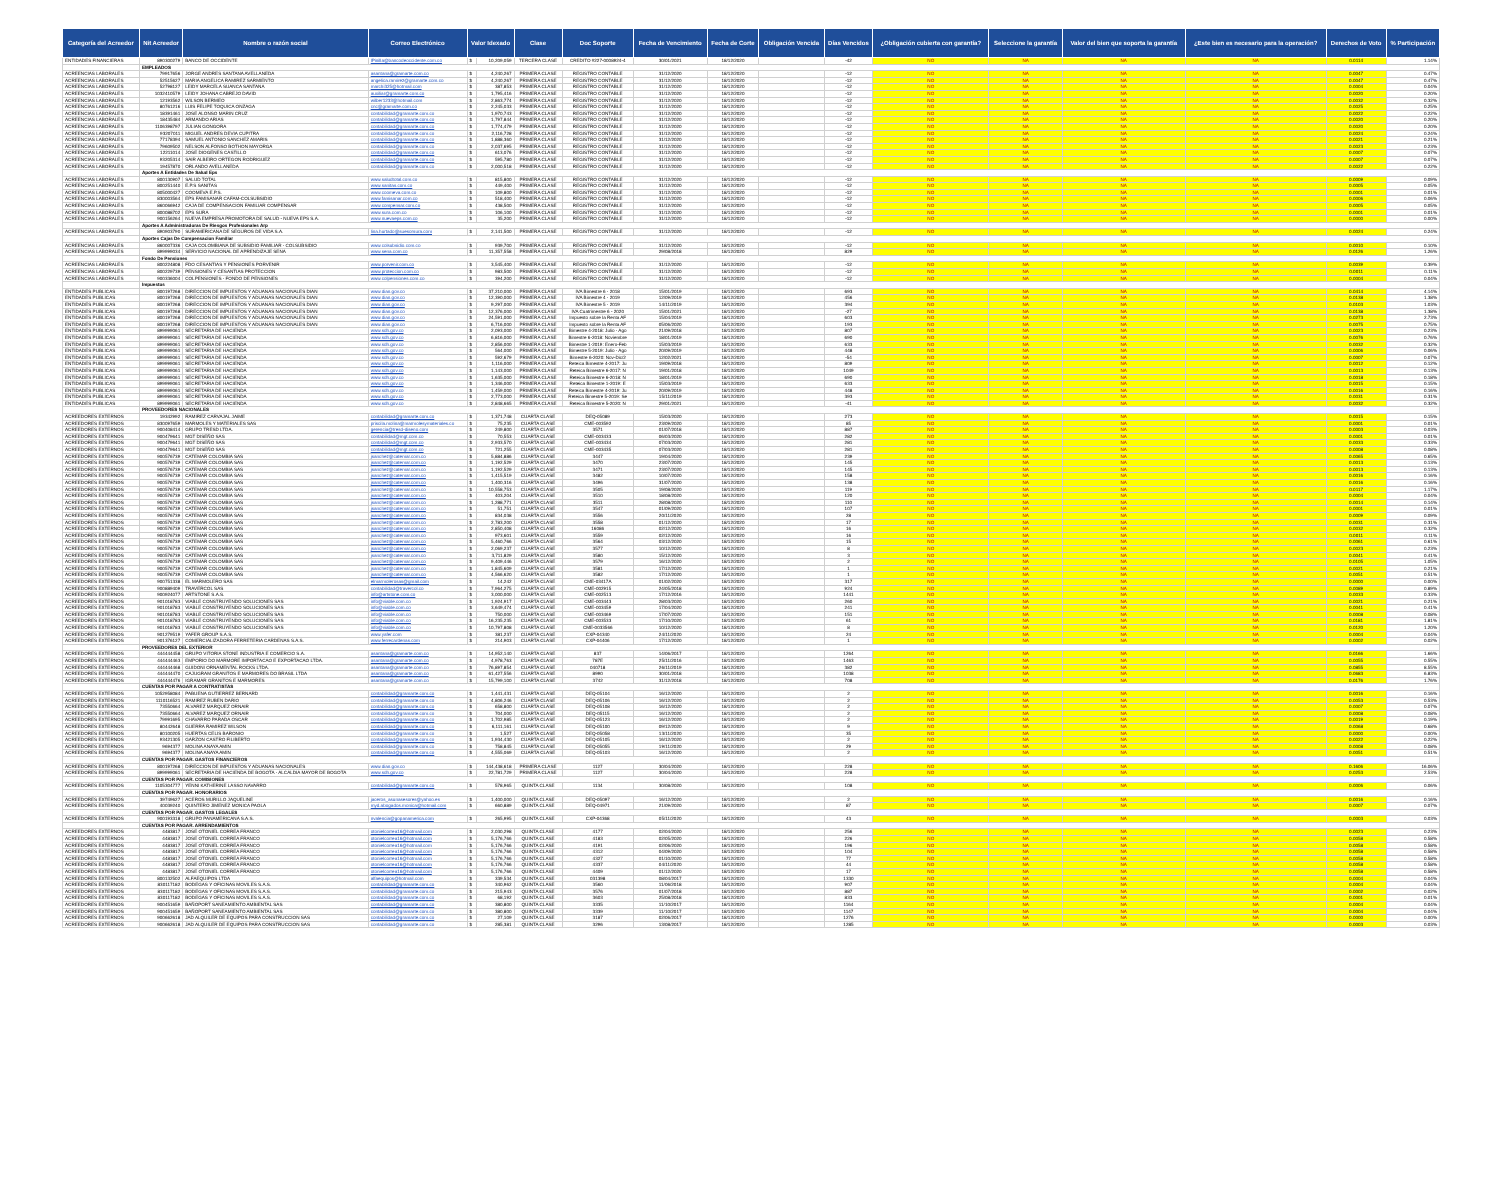| Categoría del Acreedor | Nit Acreedor | Nombre o razón social | Correo Electrónico | Valor Idexado | | Clase | Doc Soporte | Fecha de Vencimiento | Fecha de Corte | Obligación Vencida | Días Vencidos | ¿Obligación cubierta con garantía? | Seleccione la garantía | Valor del bien que soporta la garantía | ¿Este bien es necesario para la operación? | Derechos de Voto | % Participación |
| --- | --- | --- | --- | --- | --- | --- | --- | --- | --- | --- | --- | --- | --- | --- | --- | --- | --- |
| ENTIDADES FINANCIERAS | 890300279 | BANCO DE OCCIDENTE | lPinilla@bancodeoccidente.com.co | $ | 10,209,059 | TERCERA CLASE | CREDITO #227-0008924-4 | 30/01/2021 | 18/12/2020 | | -42 | NO | NA | NA | NA | 0.0114 | 1.14% |
| | EMPLEADOS | | | | | | | | | | | | | | | | |
| ACREENCIAS LABORALES | 79917656 | JORGE ANDRES SANTANA AVELLANEDA | asantana@gramarte.com.co | $ | 4,240,267 | PRIMERA CLASE | REGISTRO CONTABLE | 31/12/2020 | 18/12/2020 | | -12 | NO | NA | NA | NA | 0.0047 | 0.47% |
| ACREENCIAS LABORALES | 52515627 | MARIA ANGELICA RAMIREZ SARMIENTO | angelica.ramirez@gramarte.com.co | $ | 4,240,267 | PRIMERA CLASE | REGISTRO CONTABLE | 31/12/2020 | 18/12/2020 | | -12 | NO | NA | NA | NA | 0.0047 | 0.47% |
| ACREENCIAS LABORALES | 52798127 | LEIDY MARCELA SUANCA SANTANA | marchi325@hotmail.com | $ | 387,853 | PRIMERA CLASE | REGISTRO CONTABLE | 31/12/2020 | 18/12/2020 | | -12 | NO | NA | NA | NA | 0.0004 | 0.04% |
| ACREENCIAS LABORALES | 1032410579 | LEIDY JOHANA CABREJO DAVID | auxiliar@gramarte.com.co | $ | 1,795,416 | PRIMERA CLASE | REGISTRO CONTABLE | 31/12/2020 | 18/12/2020 | | -12 | NO | NA | NA | NA | 0.0020 | 0.20% |
| ACREENCIAS LABORALES | 12193562 | WILSON BERMEO | wilber1233@hotmail.com | $ | 2,863,774 | PRIMERA CLASE | REGISTRO CONTABLE | 31/12/2020 | 18/12/2020 | | -12 | NO | NA | NA | NA | 0.0032 | 0.32% |
| ACREENCIAS LABORALES | 80761216 | LUIS FELIPE TOQUICA ONZAGA | cnc@gramarte.com.co | $ | 2,245,033 | PRIMERA CLASE | REGISTRO CONTABLE | 31/12/2020 | 18/12/2020 | | -12 | NO | NA | NA | NA | 0.0025 | 0.25% |
| ACREENCIAS LABORALES | 18391461 | JOSE ALONSO MARIN CRUZ | contabilidad@gramarte.com.co | $ | 1,970,743 | PRIMERA CLASE | REGISTRO CONTABLE | 31/12/2020 | 18/12/2020 | | -12 | NO | NA | NA | NA | 0.0022 | 0.22% |
| ACREENCIAS LABORALES | 18435484 | ARMANDO ARIAS | contabilidad@gramarte.com.co | $ | 1,797,844 | PRIMERA CLASE | REGISTRO CONTABLE | 31/12/2020 | 18/12/2020 | | -12 | NO | NA | NA | NA | 0.0020 | 0.20% |
| ACREENCIAS LABORALES | 1106398797 | JULIAN GONGORA | contabilidad@gramarte.com.co | $ | 1,774,479 | PRIMERA CLASE | REGISTRO CONTABLE | 31/12/2020 | 18/12/2020 | | -12 | NO | NA | NA | NA | 0.0020 | 0.20% |
| ACREENCIAS LABORALES | 93207011 | MIGUEL ANDRES DEVIA CUPITRA | contabilidad@gramarte.com.co | $ | 2,116,728 | PRIMERA CLASE | REGISTRO CONTABLE | 31/12/2020 | 18/12/2020 | | -12 | NO | NA | NA | NA | 0.0024 | 0.24% |
| ACREENCIAS LABORALES | 77178394 | SAMUEL ANTONIO SANCHEZ AMARIS | contabilidad@gramarte.com.co | $ | 1,888,360 | PRIMERA CLASE | REGISTRO CONTABLE | 31/12/2020 | 18/12/2020 | | -12 | NO | NA | NA | NA | 0.0021 | 0.21% |
| ACREENCIAS LABORALES | 79609502 | NELSON ALFONSO BOTHON MAYORGA | contabilidad@gramarte.com.co | $ | 2,037,695 | PRIMERA CLASE | REGISTRO CONTABLE | 31/12/2020 | 18/12/2020 | | -12 | NO | NA | NA | NA | 0.0023 | 0.23% |
| ACREENCIAS LABORALES | 12211014 | JOSE DIOGENES CASTILLO | contabilidad@gramarte.com.co | $ | 613,076 | PRIMERA CLASE | REGISTRO CONTABLE | 31/12/2020 | 18/12/2020 | | -12 | NO | NA | NA | NA | 0.0007 | 0.07% |
| ACREENCIAS LABORALES | 93205314 | SAIR ALBEIRO ORTEGON RODRIGUEZ | contabilidad@gramarte.com.co | $ | 595,780 | PRIMERA CLASE | REGISTRO CONTABLE | 31/12/2020 | 18/12/2020 | | -12 | NO | NA | NA | NA | 0.0007 | 0.07% |
| ACREENCIAS LABORALES | 19457870 | ORLANDO AVELLANEDA | contabilidad@gramarte.com.co | $ | 2,000,518 | PRIMERA CLASE | REGISTRO CONTABLE | 31/12/2020 | 18/12/2020 | | -12 | NO | NA | NA | NA | 0.0022 | 0.22% |
| | Aportes A Entidades De Salud Eps | | | | | | | | | | | | | | | | |
| ACREENCIAS LABORALES | 800130907 | SALUD TOTAL | www.saludtotal.com.co | $ | 815,800 | PRIMERA CLASE | REGISTRO CONTABLE | 31/12/2020 | 18/12/2020 | | -12 | NO | NA | NA | NA | 0.0009 | 0.09% |
| ACREENCIAS LABORALES | 800251440 | E.P.S SANITAS | www.sanitas.com.co | $ | 449,400 | PRIMERA CLASE | REGISTRO CONTABLE | 31/12/2020 | 18/12/2020 | | -12 | NO | NA | NA | NA | 0.0005 | 0.05% |
| ACREENCIAS LABORALES | 805000427 | COOMEVA E.P.S. | www.coomeva.com.co | $ | 109,800 | PRIMERA CLASE | REGISTRO CONTABLE | 31/12/2020 | 18/12/2020 | | -12 | NO | NA | NA | NA | 0.0001 | 0.01% |
| ACREENCIAS LABORALES | 830003564 | EPS FAMISANAR CAFAM-COLSUBSIDIO | www.famisanar.com.co | $ | 518,400 | PRIMERA CLASE | REGISTRO CONTABLE | 31/12/2020 | 18/12/2020 | | -12 | NO | NA | NA | NA | 0.0006 | 0.06% |
| ACREENCIAS LABORALES | 860066942 | CAJA DE COMPENSACION FAMILIAR COMPENSAR | www.compensar.com.co | $ | 438,500 | PRIMERA CLASE | REGISTRO CONTABLE | 31/12/2020 | 18/12/2020 | | -12 | NO | NA | NA | NA | 0.0005 | 0.05% |
| ACREENCIAS LABORALES | 800088702 | EPS SURA | www.sura.com.co | $ | 106,100 | PRIMERA CLASE | REGISTRO CONTABLE | 31/12/2020 | 18/12/2020 | | -12 | NO | NA | NA | NA | 0.0001 | 0.01% |
| ACREENCIAS LABORALES | 900156264 | NUEVA EMPRESA PROMOTORA DE SALUD - NUEVA EPS S.A. | www.nuevaeps.com.co | $ | 35,200 | PRIMERA CLASE | REGISTRO CONTABLE | 31/12/2020 | 18/12/2020 | | -12 | NO | NA | NA | NA | 0.0000 | 0.00% |
| | Aportes A Administradoras De Riesgos Profesionales Arp | | | | | | | | | | | | | | | | |
| ACREENCIAS LABORALES | 890903790 | SURAMERICANA DE SEGUROS DE VIDA S.A. | lina.hurtado@suesorsura.com | $ | 2,141,500 | PRIMERA CLASE | REGISTRO CONTABLE | 31/12/2020 | 18/12/2020 | | -12 | NO | NA | NA | NA | 0.0024 | 0.24% |
| | Aportes Cajas De Compensacion Familiar | | | | | | | | | | | | | | | | |
| ACREENCIAS LABORALES | 860007336 | CAJA COLOMBIANA DE SUBSIDIO FAMILIAR - COLSUBSIDIO | www.colsubsidio.com.co | $ | 939,700 | PRIMERA CLASE | REGISTRO CONTABLE | 31/12/2020 | 18/12/2020 | | -12 | NO | NA | NA | NA | 0.0010 | 0.10% |
| ACREENCIAS LABORALES | 899999034 | SERVICIO NACIONAL DE APRENDIZAJE SENA | www.sena.com.co | $ | 11,357,558 | PRIMERA CLASE | REGISTRO CONTABLE | 29/08/2018 | 18/12/2020 | | 829 | NO | NA | NA | NA | 0.0126 | 1.26% |
| | Fondo De Pensiones | | | | | | | | | | | | | | | | |
| ACREENCIAS LABORALES | 800224808 | FDO CESANTIAS Y PENSIONES PORVENIR | www.porvenir.com.co | $ | 3,545,400 | PRIMERA CLASE | REGISTRO CONTABLE | 31/12/2020 | 18/12/2020 | | -12 | NO | NA | NA | NA | 0.0039 | 0.39% |
| ACREENCIAS LABORALES | 800229739 | PENSIONES Y CESANTIAS PROTECCION | www.proteccion.com.co | $ | 983,500 | PRIMERA CLASE | REGISTRO CONTABLE | 31/12/2020 | 18/12/2020 | | -12 | NO | NA | NA | NA | 0.0011 | 0.11% |
| ACREENCIAS LABORALES | 900336004 | COLPENSIONES - FONDO DE PENSIONES | www.colpensiones.com.co | $ | 394,200 | PRIMERA CLASE | REGISTRO CONTABLE | 31/12/2020 | 18/12/2020 | | -12 | NO | NA | NA | NA | 0.0004 | 0.04% |
| | Impuestos | | | | | | | | | | | | | | | | |
| ENTIDADES PUBLICAS | 800197268 | DIRECCION DE IMPUESTOS Y ADUANAS NACIONALES DIAN | www.dian.gov.co | $ | 37,210,000 | PRIMERA CLASE | IVA Bimestre 6 - 2018 | 15/01/2019 | 18/12/2020 | | 693 | NO | NA | NA | NA | 0.0414 | 4.14% |
| ENTIDADES PUBLICAS | 800197268 | DIRECCION DE IMPUESTOS Y ADUANAS NACIONALES DIAN | www.dian.gov.co | $ | 12,390,000 | PRIMERA CLASE | IVA Bimestre 4 - 2019 | 12/09/2019 | 18/12/2020 | | 456 | NO | NA | NA | NA | 0.0138 | 1.38% |
| ENTIDADES PUBLICAS | 800197268 | DIRECCION DE IMPUESTOS Y ADUANAS NACIONALES DIAN | www.dian.gov.co | $ | 9,297,000 | PRIMERA CLASE | IVA Bimestre 5 - 2019 | 14/11/2019 | 18/12/2020 | | 394 | NO | NA | NA | NA | 0.0103 | 1.03% |
| ENTIDADES PUBLICAS | 800197268 | DIRECCION DE IMPUESTOS Y ADUANAS NACIONALES DIAN | www.dian.gov.co | $ | 12,376,000 | PRIMERA CLASE | IVA Cuatrimestre 6 - 2020 | 15/01/2021 | 18/12/2020 | | -27 | NO | NA | NA | NA | 0.0138 | 1.38% |
| ENTIDADES PUBLICAS | 800197268 | DIRECCION DE IMPUESTOS Y ADUANAS NACIONALES DIAN | www.dian.gov.co | $ | 24,591,000 | PRIMERA CLASE | Impuesto sobre la Renta AF | 15/04/2019 | 18/12/2020 | | 603 | NO | NA | NA | NA | 0.0273 | 2.73% |
| ENTIDADES PUBLICAS | 800197268 | DIRECCION DE IMPUESTOS Y ADUANAS NACIONALES DIAN | www.dian.gov.co | $ | 6,716,000 | PRIMERA CLASE | Impuesto sobre la Renta AF | 05/06/2020 | 18/12/2020 | | 193 | NO | NA | NA | NA | 0.0075 | 0.75% |
| ENTIDADES PUBLICAS | 899999061 | SECRETARIA DE HACIENDA | www.sdh.gov.co | $ | 2,093,000 | PRIMERA CLASE | Bimestre 4-2018: Julio - Ago | 21/09/2018 | 18/12/2020 | | 807 | NO | NA | NA | NA | 0.0023 | 0.23% |
| ENTIDADES PUBLICAS | 899999061 | SECRETARIA DE HACIENDA | www.sdh.gov.co | $ | 6,816,000 | PRIMERA CLASE | Bimestre 6-2018: Noviembre | 18/01/2019 | 18/12/2020 | | 690 | NO | NA | NA | NA | 0.0076 | 0.76% |
| ENTIDADES PUBLICAS | 899999061 | SECRETARIA DE HACIENDA | www.sdh.gov.co | $ | 2,856,000 | PRIMERA CLASE | Bimestre 1-2019: Enero-Feb | 15/03/2019 | 18/12/2020 | | 633 | NO | NA | NA | NA | 0.0032 | 0.32% |
| ENTIDADES PUBLICAS | 899999061 | SECRETARIA DE HACIENDA | www.sdh.gov.co | $ | 564,000 | PRIMERA CLASE | Bimestre 5-2019: Julio - Ago | 20/09/2019 | 18/12/2020 | | 448 | NO | NA | NA | NA | 0.0006 | 0.06% |
| ENTIDADES PUBLICAS | 899999061 | SECRETARIA DE HACIENDA | www.sdh.gov.co | $ | 592,679 | PRIMERA CLASE | Bimestre 6-2020: Nov-Dic/2 | 12/02/2021 | 18/12/2020 | | -54 | NO | NA | NA | NA | 0.0007 | 0.07% |
| ENTIDADES PUBLICAS | 899999061 | SECRETARIA DE HACIENDA | www.sdh.gov.co | $ | 1,116,000 | PRIMERA CLASE | Reteica Bimestre 4-2017: Ju | 19/09/2018 | 18/12/2020 | | 809 | NO | NA | NA | NA | 0.0012 | 0.12% |
| ENTIDADES PUBLICAS | 899999061 | SECRETARIA DE HACIENDA | www.sdh.gov.co | $ | 1,143,000 | PRIMERA CLASE | Reteica Bimestre 6-2017: N | 19/01/2018 | 18/12/2020 | | 1049 | NO | NA | NA | NA | 0.0013 | 0.13% |
| ENTIDADES PUBLICAS | 899999061 | SECRETARIA DE HACIENDA | www.sdh.gov.co | $ | 1,635,000 | PRIMERA CLASE | Reteica Bimestre 6-2018: N | 18/01/2019 | 18/12/2020 | | 690 | NO | NA | NA | NA | 0.0018 | 0.18% |
| ENTIDADES PUBLICAS | 899999061 | SECRETARIA DE HACIENDA | www.sdh.gov.co | $ | 1,346,000 | PRIMERA CLASE | Reteica Bimestre 1-2019: E | 15/03/2019 | 18/12/2020 | | 633 | NO | NA | NA | NA | 0.0015 | 0.15% |
| ENTIDADES PUBLICAS | 899999061 | SECRETARIA DE HACIENDA | www.sdh.gov.co | $ | 1,459,000 | PRIMERA CLASE | Reteica Bimestre 4-2019: Ju | 20/09/2019 | 18/12/2020 | | 448 | NO | NA | NA | NA | 0.0016 | 0.16% |
| ENTIDADES PUBLICAS | 899999061 | SECRETARIA DE HACIENDA | www.sdh.gov.co | $ | 2,773,000 | PRIMERA CLASE | Reteica Bimestre 5-2019: Se | 15/11/2019 | 18/12/2020 | | 393 | NO | NA | NA | NA | 0.0031 | 0.31% |
| ENTIDADES PUBLICAS | 899999061 | SECRETARIA DE HACIENDA | www.sdh.gov.co | $ | 2,848,665 | PRIMERA CLASE | Reteica Bimestre 5-2020: N | 29/01/2021 | 18/12/2020 | | -41 | NO | NA | NA | NA | 0.0032 | 0.32% |
| | PROVEEDORES NACIONALES | | | | | | | | | | | | | | | | |
| ACREEDORES EXTERNOS | 19342992 | RAMIREZ CARVAJAL JAIME | contabilidad@gramarte.com.co | $ | 1,371,748 | CUARTA CLASE | DEQ-05089 | 15/03/2020 | 18/12/2020 | | 273 | NO | NA | NA | NA | 0.0015 | 0.15% |
| ACREEDORES EXTERNOS | 830097659 | MARMOLES Y MATERIALES SAS | priscila.molina@marmolesymateriales.co | $ | 75,235 | CUARTA CLASE | CME-003592 | 23/09/2020 | 18/12/2020 | | 85 | NO | NA | NA | NA | 0.0001 | 0.01% |
| ACREEDORES EXTERNOS | 900408414 | GRUPO TRESD LTDA. | gerencia@tresd-diseno.com | $ | 249,800 | CUARTA CLASE | 3571 | 01/07/2018 | 18/12/2020 | | 887 | NO | NA | NA | NA | 0.0003 | 0.03% |
| ACREEDORES EXTERNOS | 900479641 | MGT DISEÑO SAS | contabilidad@mgt.com.co | $ | 70,553 | CUARTA CLASE | CME-003433 | 06/03/2020 | 18/12/2020 | | 282 | NO | NA | NA | NA | 0.0001 | 0.01% |
| ACREEDORES EXTERNOS | 900479641 | MGT DISEÑO SAS | contabilidad@mgt.com.co | $ | 2,933,570 | CUARTA CLASE | CME-003434 | 07/03/2020 | 18/12/2020 | | 281 | NO | NA | NA | NA | 0.0033 | 0.33% |
| ACREEDORES EXTERNOS | 900479641 | MGT DISEÑO SAS | contabilidad@mgt.com.co | $ | 721,255 | CUARTA CLASE | CME-003435 | 07/03/2020 | 18/12/2020 | | 281 | NO | NA | NA | NA | 0.0008 | 0.08% |
| ACREEDORES EXTERNOS | 900576739 | CATEMAR COLOMBIA SAS | jsanchez@catemar.com.co | $ | 5,884,886 | CUARTA CLASE | 3447 | 19/04/2020 | 18/12/2020 | | 239 | NO | NA | NA | NA | 0.0065 | 0.65% |
| ACREEDORES EXTERNOS | 900576739 | CATEMAR COLOMBIA SAS | jsanchez@catemar.com.co | $ | 1,192,529 | CUARTA CLASE | 3470 | 23/07/2020 | 18/12/2020 | | 145 | NO | NA | NA | NA | 0.0013 | 0.13% |
| ACREEDORES EXTERNOS | 900576739 | CATEMAR COLOMBIA SAS | jsanchez@catemar.com.co | $ | 1,192,529 | CUARTA CLASE | 3471 | 23/07/2020 | 18/12/2020 | | 145 | NO | NA | NA | NA | 0.0013 | 0.13% |
| ACREEDORES EXTERNOS | 900576739 | CATEMAR COLOMBIA SAS | jsanchez@catemar.com.co | $ | 1,415,519 | CUARTA CLASE | 3482 | 10/07/2020 | 18/12/2020 | | 158 | NO | NA | NA | NA | 0.0016 | 0.16% |
| ACREEDORES EXTERNOS | 900576739 | CATEMAR COLOMBIA SAS | jsanchez@catemar.com.co | $ | 1,400,316 | CUARTA CLASE | 3496 | 31/07/2020 | 18/12/2020 | | 138 | NO | NA | NA | NA | 0.0016 | 0.16% |
| ACREEDORES EXTERNOS | 900576739 | CATEMAR COLOMBIA SAS | jsanchez@catemar.com.co | $ | 10,558,753 | CUARTA CLASE | 3505 | 19/08/2020 | 18/12/2020 | | 119 | NO | NA | NA | NA | 0.0117 | 1.17% |
| ACREEDORES EXTERNOS | 900576739 | CATEMAR COLOMBIA SAS | jsanchez@catemar.com.co | $ | 403,204 | CUARTA CLASE | 3510 | 18/08/2020 | 18/12/2020 | | 120 | NO | NA | NA | NA | 0.0004 | 0.04% |
| ACREEDORES EXTERNOS | 900576739 | CATEMAR COLOMBIA SAS | jsanchez@catemar.com.co | $ | 1,288,771 | CUARTA CLASE | 3511 | 28/08/2020 | 18/12/2020 | | 110 | NO | NA | NA | NA | 0.0014 | 0.14% |
| ACREEDORES EXTERNOS | 900576739 | CATEMAR COLOMBIA SAS | jsanchez@catemar.com.co | $ | 51,751 | CUARTA CLASE | 3547 | 01/09/2020 | 18/12/2020 | | 107 | NO | NA | NA | NA | 0.0001 | 0.01% |
| ACREEDORES EXTERNOS | 900576739 | CATEMAR COLOMBIA SAS | jsanchez@catemar.com.co | $ | 834,038 | CUARTA CLASE | 3556 | 20/11/2020 | 18/12/2020 | | 28 | NO | NA | NA | NA | 0.0009 | 0.09% |
| ACREEDORES EXTERNOS | 900576739 | CATEMAR COLOMBIA SAS | jsanchez@catemar.com.co | $ | 2,783,200 | CUARTA CLASE | 3558 | 01/12/2020 | 18/12/2020 | | 17 | NO | NA | NA | NA | 0.0031 | 0.31% |
| ACREEDORES EXTERNOS | 900576739 | CATEMAR COLOMBIA SAS | jsanchez@catemar.com.co | $ | 2,850,408 | CUARTA CLASE | 16086 | 02/12/2020 | 18/12/2020 | | 16 | NO | NA | NA | NA | 0.0032 | 0.32% |
| ACREEDORES EXTERNOS | 900576739 | CATEMAR COLOMBIA SAS | jsanchez@catemar.com.co | $ | 973,601 | CUARTA CLASE | 3559 | 02/12/2020 | 18/12/2020 | | 16 | NO | NA | NA | NA | 0.0011 | 0.11% |
| ACREEDORES EXTERNOS | 900576739 | CATEMAR COLOMBIA SAS | jsanchez@catemar.com.co | $ | 5,460,766 | CUARTA CLASE | 3564 | 03/12/2020 | 18/12/2020 | | 15 | NO | NA | NA | NA | 0.0061 | 0.61% |
| ACREEDORES EXTERNOS | 900576739 | CATEMAR COLOMBIA SAS | jsanchez@catemar.com.co | $ | 2,069,237 | CUARTA CLASE | 3577 | 10/12/2020 | 18/12/2020 | | 8 | NO | NA | NA | NA | 0.0023 | 0.23% |
| ACREEDORES EXTERNOS | 900576739 | CATEMAR COLOMBIA SAS | jsanchez@catemar.com.co | $ | 3,711,829 | CUARTA CLASE | 3580 | 15/12/2020 | 18/12/2020 | | 3 | NO | NA | NA | NA | 0.0041 | 0.41% |
| ACREEDORES EXTERNOS | 900576739 | CATEMAR COLOMBIA SAS | jsanchez@catemar.com.co | $ | 9,409,446 | CUARTA CLASE | 3579 | 16/12/2020 | 18/12/2020 | | 2 | NO | NA | NA | NA | 0.0105 | 1.05% |
| ACREEDORES EXTERNOS | 900576739 | CATEMAR COLOMBIA SAS | jsanchez@catemar.com.co | $ | 1,845,609 | CUARTA CLASE | 3581 | 17/12/2020 | 18/12/2020 | | 1 | NO | NA | NA | NA | 0.0021 | 0.21% |
| ACREEDORES EXTERNOS | 900576739 | CATEMAR COLOMBIA SAS | jsanchez@catemar.com.co | $ | 4,566,620 | CUARTA CLASE | 3582 | 17/12/2020 | 18/12/2020 | | 1 | NO | NA | NA | NA | 0.0051 | 0.51% |
| ACREEDORES EXTERNOS | 900751338 | EL MARMOLERO SAS | elmarmolerosas@gmail.com | $ | 14,242 | CUARTA CLASE | CME-03417A | 01/02/2020 | 18/12/2020 | | 317 | NO | NA | NA | NA | 0.0000 | 0.00% |
| ACREEDORES EXTERNOS | 900889409 | TRAVERCOL SAS | contabilidad@travercol.co | $ | 7,964,275 | CUARTA CLASE | CME-002915 | 24/05/2018 | 18/12/2020 | | 924 | NO | NA | NA | NA | 0.0089 | 0.89% |
| ACREEDORES EXTERNOS | 900924077 | ARTSTONE S.A.S. | info@artstone.com.co | $ | 3,000,000 | CUARTA CLASE | CME-002513 | 17/12/2016 | 18/12/2020 | | 1441 | NO | NA | NA | NA | 0.0033 | 0.33% |
| ACREEDORES EXTERNOS | 901018783 | VIABLE CONSTRUYENDO SOLUCIONES SAS | info@viable.com.co | $ | 1,924,917 | CUARTA CLASE | CME-003443 | 28/03/2020 | 18/12/2020 | | 260 | NO | NA | NA | NA | 0.0021 | 0.21% |
| ACREEDORES EXTERNOS | 901018783 | VIABLE CONSTRUYENDO SOLUCIONES SAS | info@viable.com.co | $ | 3,649,474 | CUARTA CLASE | CME-003459 | 17/04/2020 | 18/12/2020 | | 241 | NO | NA | NA | NA | 0.0041 | 0.41% |
| ACREEDORES EXTERNOS | 901018783 | VIABLE CONSTRUYENDO SOLUCIONES SAS | info@viable.com.co | $ | 750,000 | CUARTA CLASE | CME-003469 | 17/07/2020 | 18/12/2020 | | 151 | NO | NA | NA | NA | 0.0008 | 0.08% |
| ACREEDORES EXTERNOS | 901018783 | VIABLE CONSTRUYENDO SOLUCIONES SAS | info@viable.com.co | $ | 16,235,235 | CUARTA CLASE | CME-003533 | 17/10/2020 | 18/12/2020 | | 61 | NO | NA | NA | NA | 0.0181 | 1.81% |
| ACREEDORES EXTERNOS | 901018783 | VIABLE CONSTRUYENDO SOLUCIONES SAS | info@viable.com.co | $ | 10,797,808 | CUARTA CLASE | CME-0033566 | 10/12/2020 | 18/12/2020 | | 8 | NO | NA | NA | NA | 0.0120 | 1.20% |
| ACREEDORES EXTERNOS | 901279519 | YAFER GROUP S.A.S. | www.yafer.com | $ | 381,237 | CUARTA CLASE | CXP-04340 | 24/11/2020 | 18/12/2020 | | 24 | NO | NA | NA | NA | 0.0004 | 0.04% |
| ACREEDORES EXTERNOS | 901376127 | COMERCIALIZADORA FERRETERIA CARDENAS S.A.S. | www.ferrecardenas.com | $ | 214,903 | CUARTA CLASE | CXP-04406 | 17/12/2020 | 18/12/2020 | | 1 | NO | NA | NA | NA | 0.0002 | 0.02% |
| | PROVEEDORES DEL EXTERIOR | | | | | | | | | | | | | | | | |
| ACREEDORES EXTERNOS | 444444458 | GRUPO VITORIA STONE INDUSTRIA E COMERCIO S.A. | asantana@gramarte.com.co | $ | 14,952,140 | CUARTA CLASE | 837 | 14/06/2017 | 18/12/2020 | | 1264 | NO | NA | NA | NA | 0.0166 | 1.66% |
| ACREEDORES EXTERNOS | 444444463 | EMPORIO DO MARMORE IMPORTACAO E EXPORTACAO LTDA. | asantana@gramarte.com.co | $ | 4,978,763 | CUARTA CLASE | 787E | 25/11/2016 | 18/12/2020 | | 1463 | NO | NA | NA | NA | 0.0055 | 0.55% |
| ACREEDORES EXTERNOS | 444444468 | GUIDONI ORNAMENTAL ROCKS LTDA. | asantana@gramarte.com.co | $ | 76,897,854 | CUARTA CLASE | 040718 | 26/11/2019 | 18/12/2020 | | 382 | NO | NA | NA | NA | 0.0855 | 8.55% |
| ACREEDORES EXTERNOS | 444444470 | CAJUGRAM GRANITOS E MARMORES DO BRASIL LTDA | asantana@gramarte.com.co | $ | 61,427,556 | CUARTA CLASE | 8990 | 30/01/2018 | 18/12/2020 | | 1038 | NO | NA | NA | NA | 0.0683 | 6.83% |
| ACREEDORES EXTERNOS | 444444476 | IGRAMAR GRANITOS E MARMORES | asantana@gramarte.com.co | $ | 15,799,100 | CUARTA CLASE | 3742 | 31/12/2018 | 18/12/2020 | | 708 | NO | NA | NA | NA | 0.0176 | 1.76% |
| | CUENTAS POR PAGAR A CONTRATISTAS | | | | | | | | | | | | | | | | |
| ACREEDORES EXTERNOS | 1052958084 | PABUENA GUTIERREZ BERNARD | contabilidad@gramarte.com.co | $ | 1,441,431 | CUARTA CLASE | DEQ-05104 | 16/12/2020 | 18/12/2020 | | 2 | NO | NA | NA | NA | 0.0016 | 0.16% |
| ACREEDORES EXTERNOS | 1110116521 | RAMIREZ RUBEN DARIO | contabilidad@gramarte.com.co | $ | 4,806,246 | CUARTA CLASE | DEQ-05106 | 16/12/2020 | 18/12/2020 | | 2 | NO | NA | NA | NA | 0.0053 | 0.53% |
| ACREEDORES EXTERNOS | 73550664 | ALVAREZ MARQUEZ ORNAIR | contabilidad@gramarte.com.co | $ | 658,800 | CUARTA CLASE | DEQ-05108 | 16/12/2020 | 18/12/2020 | | 2 | NO | NA | NA | NA | 0.0007 | 0.07% |
| ACREEDORES EXTERNOS | 73550664 | ALVAREZ MARQUEZ ORNAIR | contabilidad@gramarte.com.co | $ | 704,000 | CUARTA CLASE | DEQ-05115 | 16/12/2020 | 18/12/2020 | | 2 | NO | NA | NA | NA | 0.0008 | 0.08% |
| ACREEDORES EXTERNOS | 79991695 | CHAVARRO PARADA OSCAR | contabilidad@gramarte.com.co | $ | 1,702,985 | CUARTA CLASE | DEQ-05123 | 16/12/2020 | 18/12/2020 | | 2 | NO | NA | NA | NA | 0.0019 | 0.19% |
| ACREEDORES EXTERNOS | 80442648 | GUERRA RAMIREZ WILSON | contabilidad@gramarte.com.co | $ | 6,111,161 | CUARTA CLASE | DEQ-05100 | 09/12/2020 | 18/12/2020 | | 9 | NO | NA | NA | NA | 0.0068 | 0.68% |
| ACREEDORES EXTERNOS | 80100205 | HUERTAS CELIS BARONIO | contabilidad@gramarte.com.co | $ | 1,527 | CUARTA CLASE | DEQ-05058 | 13/11/2020 | 18/12/2020 | | 35 | NO | NA | NA | NA | 0.0000 | 0.00% |
| ACREEDORES EXTERNOS | 93421305 | GARZON CASTRO FILIBERTO | contabilidad@gramarte.com.co | $ | 1,934,430 | CUARTA CLASE | DEQ-05105 | 16/12/2020 | 18/12/2020 | | 2 | NO | NA | NA | NA | 0.0022 | 0.22% |
| ACREEDORES EXTERNOS | 9694377 | MOLINA ANAYA AMIN | contabilidad@gramarte.com.co | $ | 758,845 | CUARTA CLASE | DEQ-05055 | 19/11/2020 | 18/12/2020 | | 29 | NO | NA | NA | NA | 0.0008 | 0.08% |
| ACREEDORES EXTERNOS | 9694377 | MOLINA ANAYA AMIN | contabilidad@gramarte.com.co | $ | 4,555,069 | CUARTA CLASE | DEQ-05103 | 16/12/2020 | 18/12/2020 | | 2 | NO | NA | NA | NA | 0.0051 | 0.51% |
| | CUENTAS POR PAGAR. GASTOS FINANCIEROS | | | | | | | | | | | | | | | | |
| ACREEDORES EXTERNOS | 800197268 | DIRECCION DE IMPUESTOS Y ADUANAS NACIONALES | www.dian.gov.co | $ | 144,438,618 | PRIMERA CLASE | 1127 | 30/04/2020 | 18/12/2020 | | 228 | NO | NA | NA | NA | 0.1606 | 16.06% |
| ACREEDORES EXTERNOS | 899999061 | SECRETARIA DE HACIENDA DE BOGOTA - ALCALDIA MAYOR DE BOGOTA | www.sdh.gov.co | $ | 22,781,729 | PRIMERA CLASE | 1127 | 30/04/2020 | 18/12/2020 | | 228 | NO | NA | NA | NA | 0.0253 | 2.53% |
| | CUENTAS POR PAGAR. COMISIONES | | | | | | | | | | | | | | | | |
| ACREEDORES EXTERNOS | 1105304777 | YENNI KATHERINE LASSO NAVARRO | contabilidad@gramarte.com.co | $ | 578,965 | QUINTA CLASE | 1134 | 30/08/2020 | 18/12/2020 | | 108 | NO | NA | NA | NA | 0.0006 | 0.06% |
| | CUENTAS POR PAGAR. HONORARIOS | | | | | | | | | | | | | | | | |
| ACREEDORES EXTERNOS | 39749627 | ACEROS MURILLO JAQUELINE | jaceros_asunasesores@yahoo.es | $ | 1,400,000 | QUINTA CLASE | DEQ-05097 | 16/12/2020 | 18/12/2020 | | 2 | NO | NA | NA | NA | 0.0016 | 0.16% |
| ACREEDORES EXTERNOS | 40039240 | QUINTERO JIMENEZ MONICA PAOLA | myd.abogados.monica@hotmail.com | $ | 660,889 | QUINTA CLASE | DEQ-04971 | 21/09/2020 | 18/12/2020 | | 87 | NO | NA | NA | NA | 0.0007 | 0.07% |
| | CUENTAS POR PAGAR. GASTOS LEGALES | | | | | | | | | | | | | | | | |
| ACREEDORES EXTERNOS | 900193318 | GRUPO PANAMERICANA S.A.S. | nvalencia@gopanamerica.com | $ | 265,995 | QUINTA CLASE | CXP-04368 | 05/11/2020 | 18/12/2020 | | 43 | NO | NA | NA | NA | 0.0003 | 0.03% |
| | CUENTAS POR PAGAR. ARRENDAMIENTOS | | | | | | | | | | | | | | | | |
| ACREEDORES EXTERNOS | 4483817 | JOSE OTONIEL CORREA FRANCO | otonielcorrea16@hotmail.com | $ | 2,030,298 | QUINTA CLASE | 4177 | 02/04/2020 | 18/12/2020 | | 256 | NO | NA | NA | NA | 0.0023 | 0.23% |
| ACREEDORES EXTERNOS | 4483817 | JOSE OTONIEL CORREA FRANCO | otonielcorrea16@hotmail.com | $ | 5,176,766 | QUINTA CLASE | 4183 | 02/05/2020 | 18/12/2020 | | 226 | NO | NA | NA | NA | 0.0058 | 0.58% |
| ACREEDORES EXTERNOS | 4483817 | JOSE OTONIEL CORREA FRANCO | otonielcorrea16@hotmail.com | $ | 5,176,766 | QUINTA CLASE | 4191 | 02/06/2020 | 18/12/2020 | | 196 | NO | NA | NA | NA | 0.0058 | 0.58% |
| ACREEDORES EXTERNOS | 4483817 | JOSE OTONIEL CORREA FRANCO | otonielcorrea16@hotmail.com | $ | 5,176,766 | QUINTA CLASE | 4312 | 04/09/2020 | 18/12/2020 | | 104 | NO | NA | NA | NA | 0.0058 | 0.58% |
| ACREEDORES EXTERNOS | 4483817 | JOSE OTONIEL CORREA FRANCO | otonielcorrea16@hotmail.com | $ | 5,176,766 | QUINTA CLASE | 4327 | 01/10/2020 | 18/12/2020 | | 77 | NO | NA | NA | NA | 0.0058 | 0.58% |
| ACREEDORES EXTERNOS | 4483817 | JOSE OTONIEL CORREA FRANCO | otonielcorrea16@hotmail.com | $ | 5,176,766 | QUINTA CLASE | 4337 | 04/11/2020 | 18/12/2020 | | 44 | NO | NA | NA | NA | 0.0058 | 0.58% |
| ACREEDORES EXTERNOS | 4483817 | JOSE OTONIEL CORREA FRANCO | otonielcorrea16@hotmail.com | $ | 5,176,766 | QUINTA CLASE | 4409 | 01/12/2020 | 18/12/2020 | | 17 | NO | NA | NA | NA | 0.0058 | 0.58% |
| ACREEDORES EXTERNOS | 800132502 | ALFAEQUIPOS LTDA | alfaequipos@hotmail.com | $ | 339,534 | QUINTA CLASE | 031398 | 08/04/2017 | 18/12/2020 | | 1330 | NO | NA | NA | NA | 0.0004 | 0.04% |
| ACREEDORES EXTERNOS | 830117182 | BODEGAS Y OFICINAS MOVILES S.A.S. | contabilidad@gramarte.com.co | $ | 340,962 | QUINTA CLASE | 3560 | 11/06/2018 | 18/12/2020 | | 907 | NO | NA | NA | NA | 0.0004 | 0.04% |
| ACREEDORES EXTERNOS | 830117182 | BODEGAS Y OFICINAS MOVILES S.A.S. | contabilidad@gramarte.com.co | $ | 215,943 | QUINTA CLASE | 3576 | 01/07/2018 | 18/12/2020 | | 887 | NO | NA | NA | NA | 0.0002 | 0.02% |
| ACREEDORES EXTERNOS | 830117182 | BODEGAS Y OFICINAS MOVILES S.A.S. | contabilidad@gramarte.com.co | $ | 68,192 | QUINTA CLASE | 3603 | 25/08/2018 | 18/12/2020 | | 833 | NO | NA | NA | NA | 0.0001 | 0.01% |
| ACREEDORES EXTERNOS | 900451659 | BAÑOPORT SANEAMIENTO AMBIENTAL SAS | contabilidad@gramarte.com.co | $ | 380,800 | QUINTA CLASE | 3335 | 11/10/2017 | 18/12/2020 | | 1164 | NO | NA | NA | NA | 0.0004 | 0.04% |
| ACREEDORES EXTERNOS | 900451659 | BAÑOPORT SANEAMIENTO AMBIENTAL SAS | contabilidad@gramarte.com.co | $ | 380,800 | QUINTA CLASE | 3339 | 11/10/2017 | 18/12/2020 | | 1147 | NO | NA | NA | NA | 0.0004 | 0.04% |
| ACREEDORES EXTERNOS | 900662618 | JAD ALQUILER DE EQUIPOS PARA CONSTRUCCION SAS | contabilidad@gramarte.com.co | $ | 27,109 | QUINTA CLASE | 3187 | 02/06/2017 | 18/12/2020 | | 1276 | NO | NA | NA | NA | 0.0000 | 0.00% |
| ACREEDORES EXTERNOS | 900662618 | JAD ALQUILER DE EQUIPOS PARA CONSTRUCCION SAS | contabilidad@gramarte.com.co | $ | 285,381 | QUINTA CLASE | 3296 | 13/08/2017 | 18/12/2020 | | 1285 | NO | NA | NA | NA | 0.0003 | 0.03% |